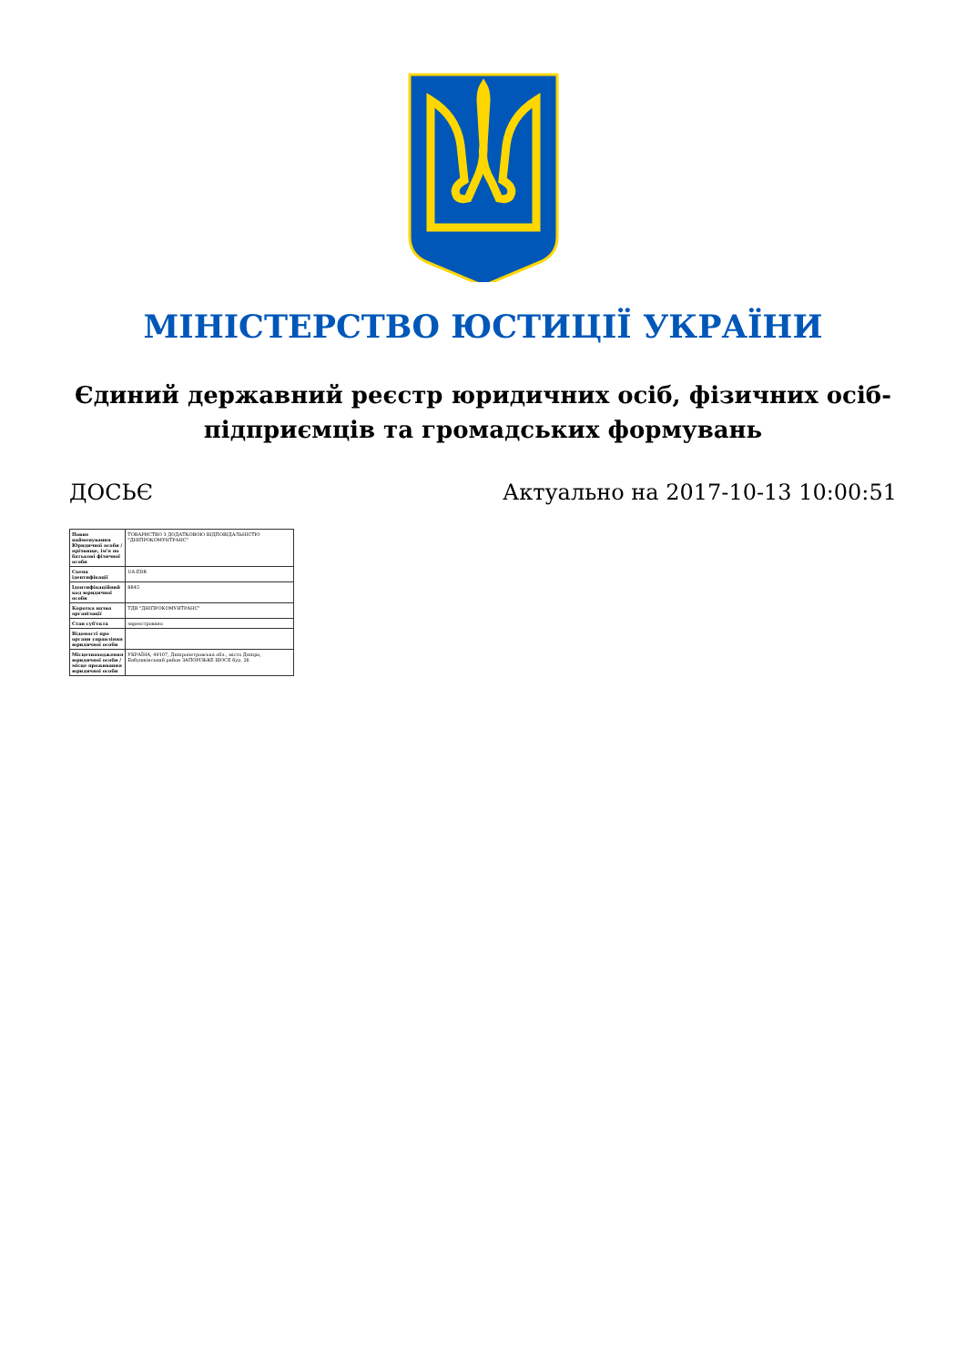МІНІСТЕРСТВО ЮСТИЦІЇ УКРАЇНИ
Єдиний державний реєстр юридичних осіб, фізичних осіб-підприємців та громадських формувань
ДОСЬЄ Актуально на 2017-10-13 10:00:51
| Повне найменування Юридичної особи / прізвище, ім'я по батькові фізичної особи | ТОВАРИСТВО З ДОДАТКОВОЮ ВІДПОВІДАЛЬНІСТЮ "ДНІПРОКОМУНТРАНС" |
| Схема ідентифікації | UA-EDR |
| Ідентифікаційний код юридичної особи | 8845 |
| Коротка назва організації | ТДВ "ДНІПРОКОМУНТРАНС" |
| Стан суб'єкта | зареєстровано |
| Відомості про органи управління юридичної особи | |
| Місцезнаходження юридичної особи / місце проживання юридичної особи | УКРАЇНА, 49107, Дніпропетровська обл., місто Дніпро, Бабушкінський район ЗАПОРІЗЬКЕ ШОСЕ буд. 26 |